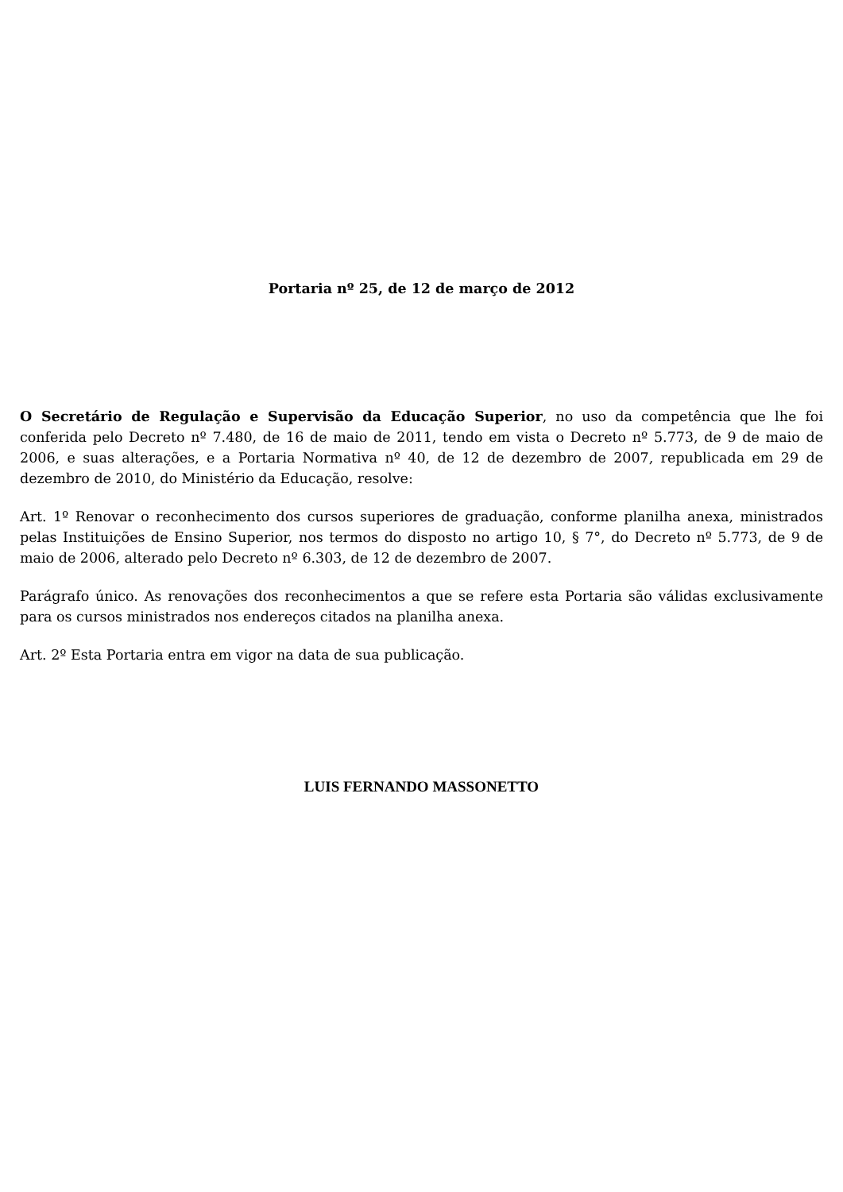Portaria nº 25, de 12 de março de 2012
O Secretário de Regulação e Supervisão da Educação Superior, no uso da competência que lhe foi conferida pelo Decreto nº 7.480, de 16 de maio de 2011, tendo em vista o Decreto nº 5.773, de 9 de maio de 2006, e suas alterações, e a Portaria Normativa nº 40, de 12 de dezembro de 2007, republicada em 29 de dezembro de 2010, do Ministério da Educação, resolve:
Art. 1º Renovar o reconhecimento dos cursos superiores de graduação, conforme planilha anexa, ministrados pelas Instituições de Ensino Superior, nos termos do disposto no artigo 10, § 7°, do Decreto nº 5.773, de 9 de maio de 2006, alterado pelo Decreto nº 6.303, de 12 de dezembro de 2007.
Parágrafo único. As renovações dos reconhecimentos a que se refere esta Portaria são válidas exclusivamente para os cursos ministrados nos endereços citados na planilha anexa.
Art. 2º Esta Portaria entra em vigor na data de sua publicação.
LUIS FERNANDO MASSONETTO